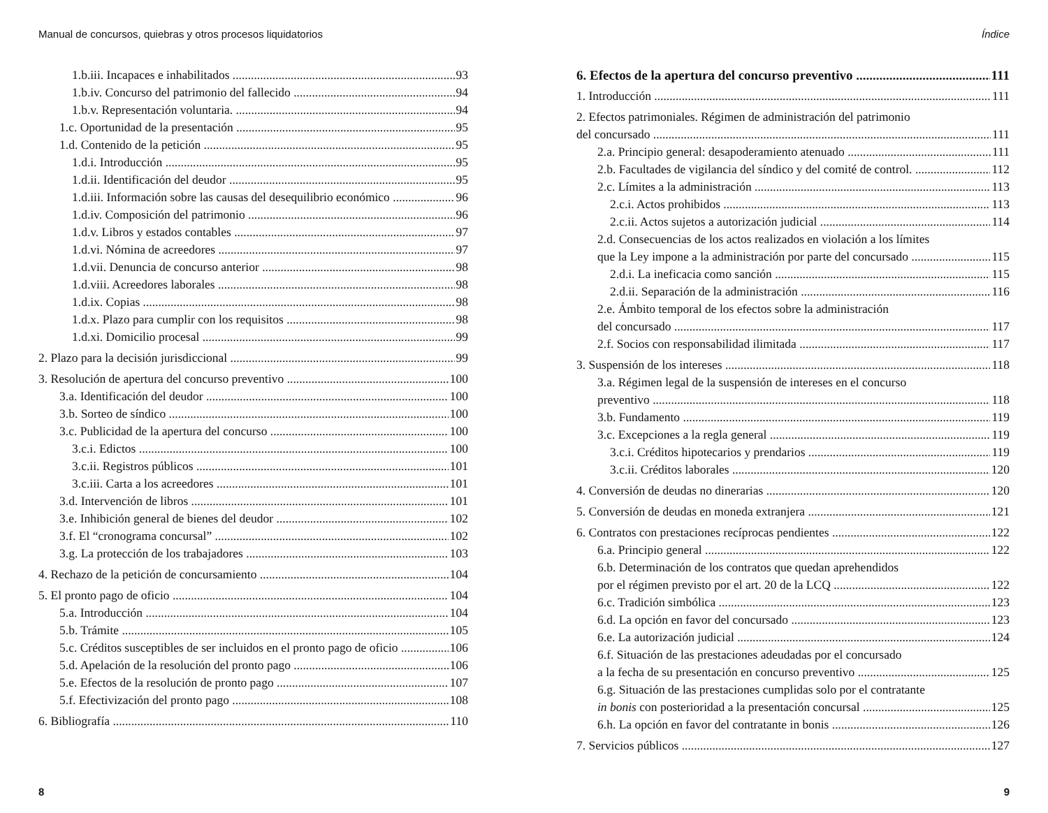Manual de concursos, quiebras y otros procesos liquidatorios
1.b.iii. Incapaces e inhabilitados 93
1.b.iv. Concurso del patrimonio del fallecido 94
1.b.v. Representación voluntaria. 94
1.c. Oportunidad de la presentación 95
1.d. Contenido de la petición 95
1.d.i. Introducción 95
1.d.ii. Identificación del deudor 95
1.d.iii. Información sobre las causas del desequilibrio económico 96
1.d.iv. Composición del patrimonio 96
1.d.v. Libros y estados contables 97
1.d.vi. Nómina de acreedores 97
1.d.vii. Denuncia de concurso anterior 98
1.d.viii. Acreedores laborales 98
1.d.ix. Copias 98
1.d.x. Plazo para cumplir con los requisitos 98
1.d.xi. Domicilio procesal 99
2. Plazo para la decisión jurisdiccional 99
3. Resolución de apertura del concurso preventivo 100
3.a. Identificación del deudor 100
3.b. Sorteo de síndico 100
3.c. Publicidad de la apertura del concurso 100
3.c.i. Edictos 100
3.c.ii. Registros públicos 101
3.c.iii. Carta a los acreedores 101
3.d. Intervención de libros 101
3.e. Inhibición general de bienes del deudor 102
3.f. El “cronograma concursal” 102
3.g. La protección de los trabajadores 103
4. Rechazo de la petición de concursamiento 104
5. El pronto pago de oficio 104
5.a. Introducción 104
5.b. Trámite 105
5.c. Créditos susceptibles de ser incluidos en el pronto pago de oficio 106
5.d. Apelación de la resolución del pronto pago 106
5.e. Efectos de la resolución de pronto pago 107
5.f. Efectivización del pronto pago 108
6. Bibliografía 110
8
Índice
6. Efectos de la apertura del concurso preventivo 111
1. Introducción 111
2. Efectos patrimoniales. Régimen de administración del patrimonio
del concursado 111
2.a. Principio general: desapoderamiento atenuado 111
2.b. Facultades de vigilancia del síndico y del comité de control. 112
2.c. Límites a la administración 113
2.c.i. Actos prohibidos 113
2.c.ii. Actos sujetos a autorización judicial 114
2.d. Consecuencias de los actos realizados en violación a los límites
que la Ley impone a la administración por parte del concursado 115
2.d.i. La ineficacia como sanción 115
2.d.ii. Separación de la administración 116
2.e. Ámbito temporal de los efectos sobre la administración
del concursado 117
2.f. Socios con responsabilidad ilimitada 117
3. Suspensión de los intereses 118
3.a. Régimen legal de la suspensión de intereses en el concurso
preventivo 118
3.b. Fundamento 119
3.c. Excepciones a la regla general 119
3.c.i. Créditos hipotecarios y prendarios 119
3.c.ii. Créditos laborales 120
4. Conversión de deudas no dinerarias 120
5. Conversión de deudas en moneda extranjera 121
6. Contratos con prestaciones recíprocas pendientes 122
6.a. Principio general 122
6.b. Determinación de los contratos que quedan aprehendidos
por el régimen previsto por el art. 20 de la LCQ 122
6.c. Tradición simbólica 123
6.d. La opción en favor del concursado 123
6.e. La autorización judicial 124
6.f. Situación de las prestaciones adeudadas por el concursado
a la fecha de su presentación en concurso preventivo 125
6.g. Situación de las prestaciones cumplidas solo por el contratante
in bonis con posterioridad a la presentación concursal 125
6.h. La opción en favor del contratante in bonis 126
7. Servicios públicos 127
9